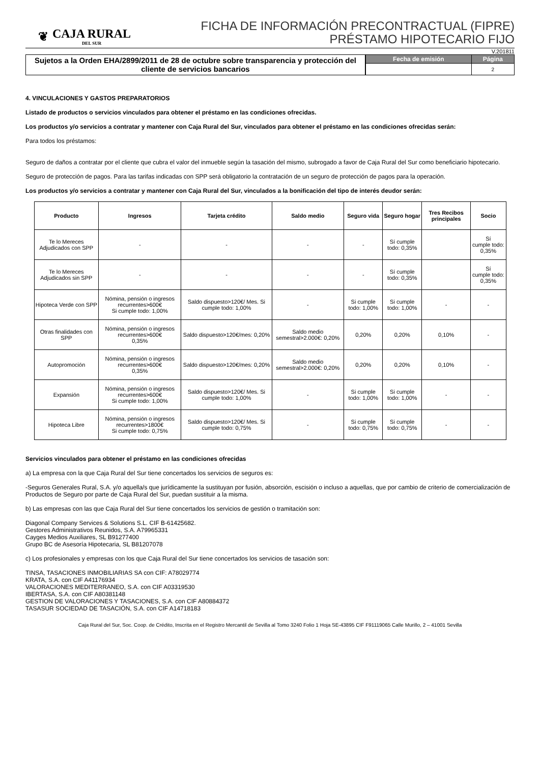❦
CAJA RURAL
DEL SUR
FICHA DE INFORMACIÓN PRECONTRACTUAL (FIPRE)
PRÉSTAMO HIPOTECARIO FIJO
V.201811
Sujetos a la Orden EHA/2899/2011 de 28 de octubre sobre transparencia y protección del cliente de servicios bancarios
| Fecha de emisión | Página |
| --- | --- |
| | 2 |
4. VINCULACIONES Y GASTOS PREPARATORIOS
Listado de productos o servicios vinculados para obtener el préstamo en las condiciones ofrecidas.
Los productos y/o servicios a contratar y mantener con Caja Rural del Sur, vinculados para obtener el préstamo en las condiciones ofrecidas serán:
Para todos los préstamos:
Seguro de daños a contratar por el cliente que cubra el valor del inmueble según la tasación del mismo, subrogado a favor de Caja Rural del Sur como beneficiario hipotecario.
Seguro de protección de pagos. Para las tarifas indicadas con SPP será obligatorio la contratación de un seguro de protección de pagos para la operación.
Los productos y/o servicios a contratar y mantener con Caja Rural del Sur, vinculados a la bonificación del tipo de interés deudor serán:
| Producto | Ingresos | Tarjeta crédito | Saldo medio | Seguro vida | Seguro hogar | Tres Recibos principales | Socio |
| --- | --- | --- | --- | --- | --- | --- | --- |
| Te lo Mereces Adjudicados con SPP | - | - | - | - | Sí cumple todo: 0,35% | | Sí cumple todo: 0,35% |
| Te lo Mereces Adjudicados sin SPP | - | - | - | - | Sí cumple todo: 0,35% | | Sí cumple todo: 0,35% |
| Hipoteca Verde con SPP | Nómina, pensión o ingresos recurrentes>600€ Si cumple todo: 1,00% | Saldo dispuesto>120€/ Mes. Si cumple todo: 1,00% | - | Si cumple todo: 1,00% | Si cumple todo: 1,00% | - | - |
| Otras finalidades con SPP | Nómina, pensión o ingresos recurrentes>600€ 0,35% | Saldo dispuesto>120€/mes: 0,20% | Saldo medio semestral>2.000€: 0,20% | 0,20% | 0,20% | 0,10% | - |
| Autopromoción | Nómina, pensión o ingresos recurrentes>600€ 0,35% | Saldo dispuesto>120€/mes: 0,20% | Saldo medio semestral>2.000€: 0,20% | 0,20% | 0,20% | 0,10% | - |
| Expansión | Nómina, pensión o ingresos recurrentes>600€ Si cumple todo: 1,00% | Saldo dispuesto>120€/ Mes. Si cumple todo: 1,00% | - | Si cumple todo: 1,00% | Si cumple todo: 1,00% | - | - |
| Hipoteca Libre | Nómina, pensión o ingresos recurrentes>1800€ Si cumple todo: 0,75% | Saldo dispuesto>120€/ Mes. Si cumple todo: 0,75% | - | Si cumple todo: 0,75% | Si cumple todo: 0,75% | - | - |
Servicios vinculados para obtener el préstamo en las condiciones ofrecidas
a) La empresa con la que Caja Rural del Sur tiene concertados los servicios de seguros es:
-Seguros Generales Rural, S.A. y/o aquella/s que jurídicamente la sustituyan por fusión, absorción, escisión o incluso a aquellas, que por cambio de criterio de comercialización de Productos de Seguro por parte de Caja Rural del Sur, puedan sustituir a la misma.
b) Las empresas con las que Caja Rural del Sur tiene concertados los servicios de gestión o tramitación son:
Diagonal Company Services & Solutions S.L. CIF B-61425682.
Gestores Administrativos Reunidos, S.A. A79965331
Cayges Medios Auxiliares, SL B91277400
Grupo BC de Asesoría Hipotecaria, SL B81207078
c) Los profesionales y empresas con los que Caja Rural del Sur tiene concertados los servicios de tasación son:
TINSA, TASACIONES INMOBILIARIAS SA con CIF: A78029774
KRATA, S.A. con CIF A41176934
VALORACIONES MEDITERRANEO, S.A. con CIF A03319530
IBERTASA, S.A. con CIF A80381148
GESTION DE VALORACIONES Y TASACIONES, S.A. con CIF A80884372
TASASUR SOCIEDAD DE TASACIÓN, S.A. con CIF A14718183
Caja Rural del Sur, Soc. Coop. de Crédito, Inscrita en el Registro Mercantil de Sevilla al Tomo 3240 Folio 1 Hoja SE-43895 CIF F91119065 Calle Murillo, 2 – 41001 Sevilla